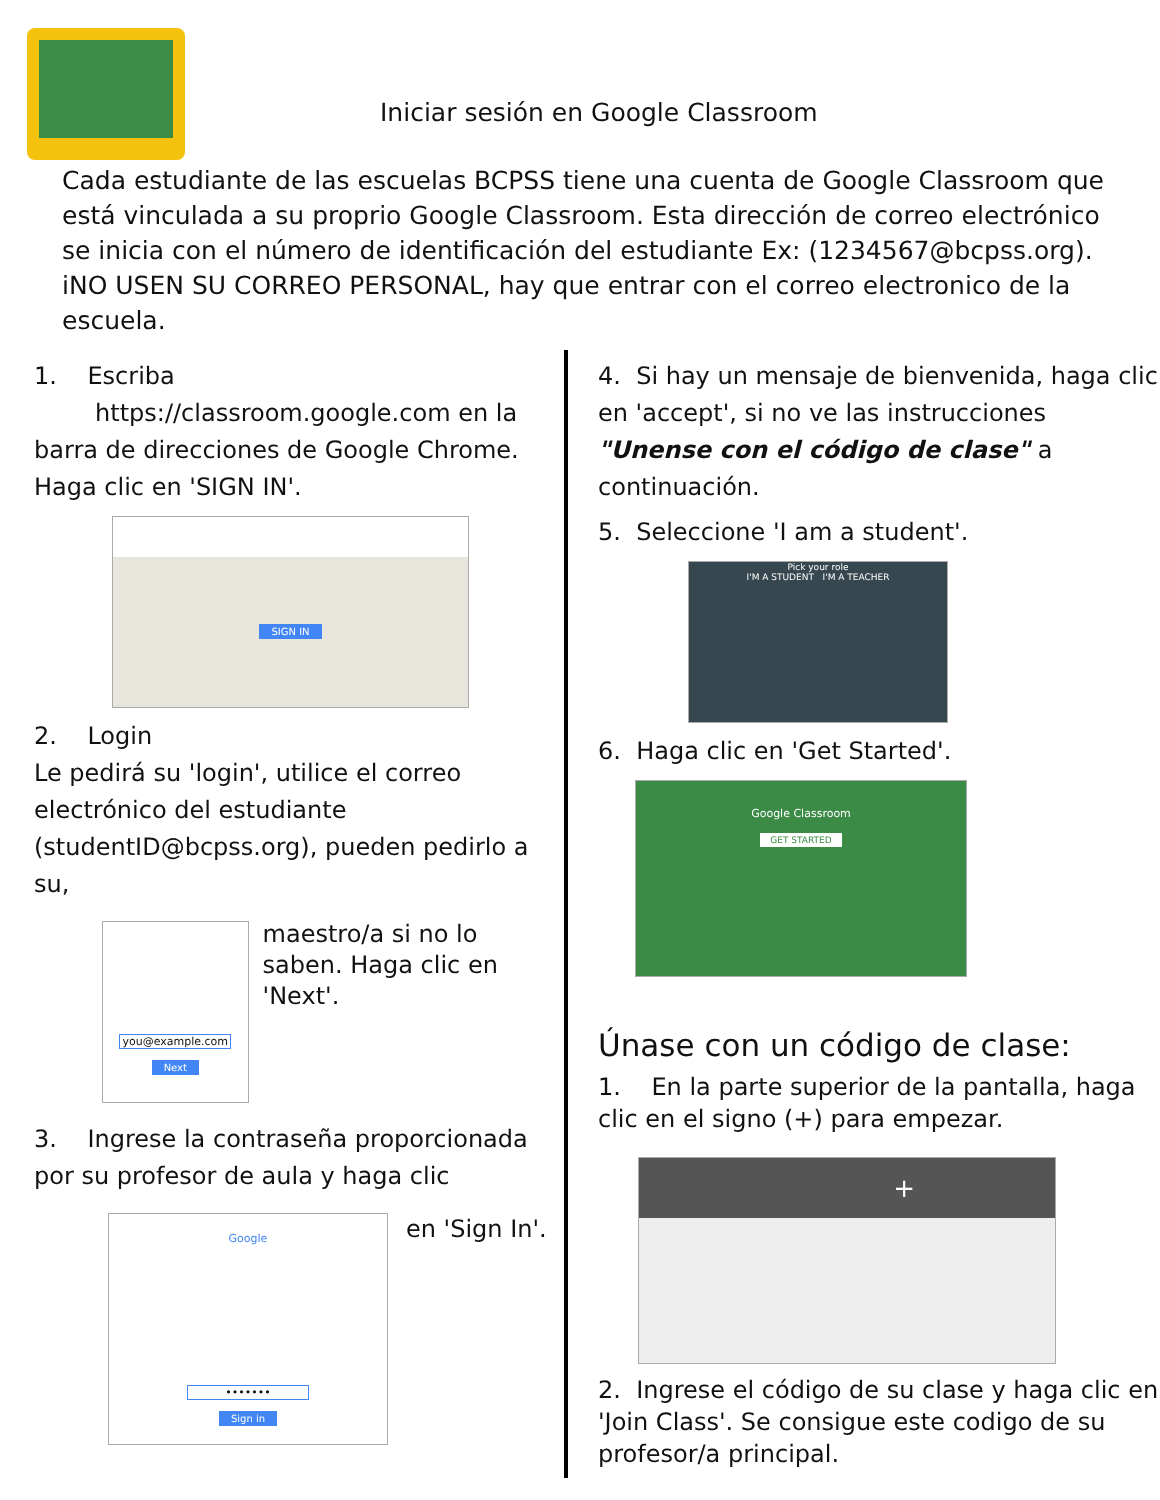Iniciar sesión en Google Classroom
Cada estudiante de las escuelas BCPSS tiene una cuenta de Google Classroom que está vinculada a su proprio Google Classroom. Esta dirección de correo electrónico se inicia con el número de identificación del estudiante Ex: (1234567@bcpss.org). iNO USEN SU CORREO PERSONAL, hay que entrar con el correo electronico de la escuela.
1. Escriba
https://classroom.google.com en la barra de direcciones de Google Chrome. Haga clic en 'SIGN IN'.
SIGN IN
2. Login
Le pedirá su 'login', utilice el correo electrónico del estudiante (studentID@bcpss.org), pueden pedirlo a su,
you@example.com
Next
maestro/a si no lo saben. Haga clic en 'Next'.
3. Ingrese la contraseña proporcionada por su profesor de aula y haga clic
Google
•••••••
Sign in
en 'Sign In'.
4. Si hay un mensaje de bienvenida, haga clic en 'accept', si no ve las instrucciones "Unense con el código de clase" a continuación.
5. Seleccione 'I am a student'.
Pick your role
I'M A STUDENT I'M A TEACHER
6. Haga clic en 'Get Started'.
Google Classroom
GET STARTED
Únase con un código de clase:
1. En la parte superior de la pantalla, haga clic en el signo (+) para empezar.
+
2. Ingrese el código de su clase y haga clic en 'Join Class'. Se consigue este codigo de su profesor/a principal.